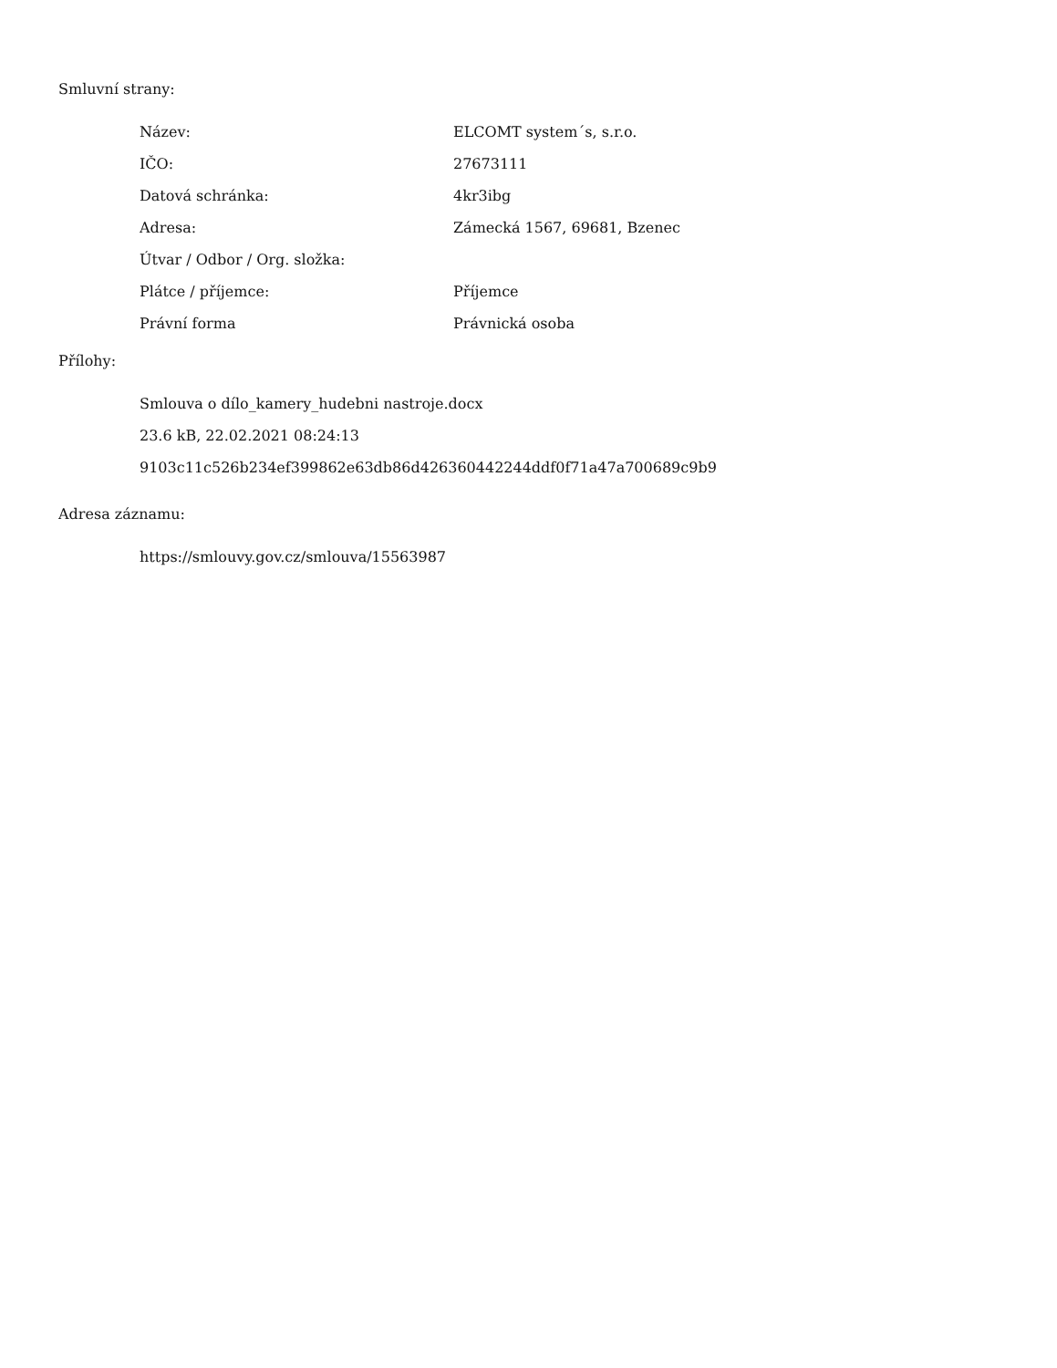Smluvní strany:
| Název: | ELCOMT system´s, s.r.o. |
| IČO: | 27673111 |
| Datová schránka: | 4kr3ibg |
| Adresa: | Zámecká 1567, 69681, Bzenec |
| Útvar / Odbor / Org. složka: | |
| Plátce / příjemce: | Příjemce |
| Právní forma | Právnická osoba |
Přílohy:
Smlouva o dílo_kamery_hudebni nastroje.docx
23.6 kB, 22.02.2021 08:24:13
9103c11c526b234ef399862e63db86d426360442244ddf0f71a47a700689c9b9
Adresa záznamu:
https://smlouvy.gov.cz/smlouva/15563987